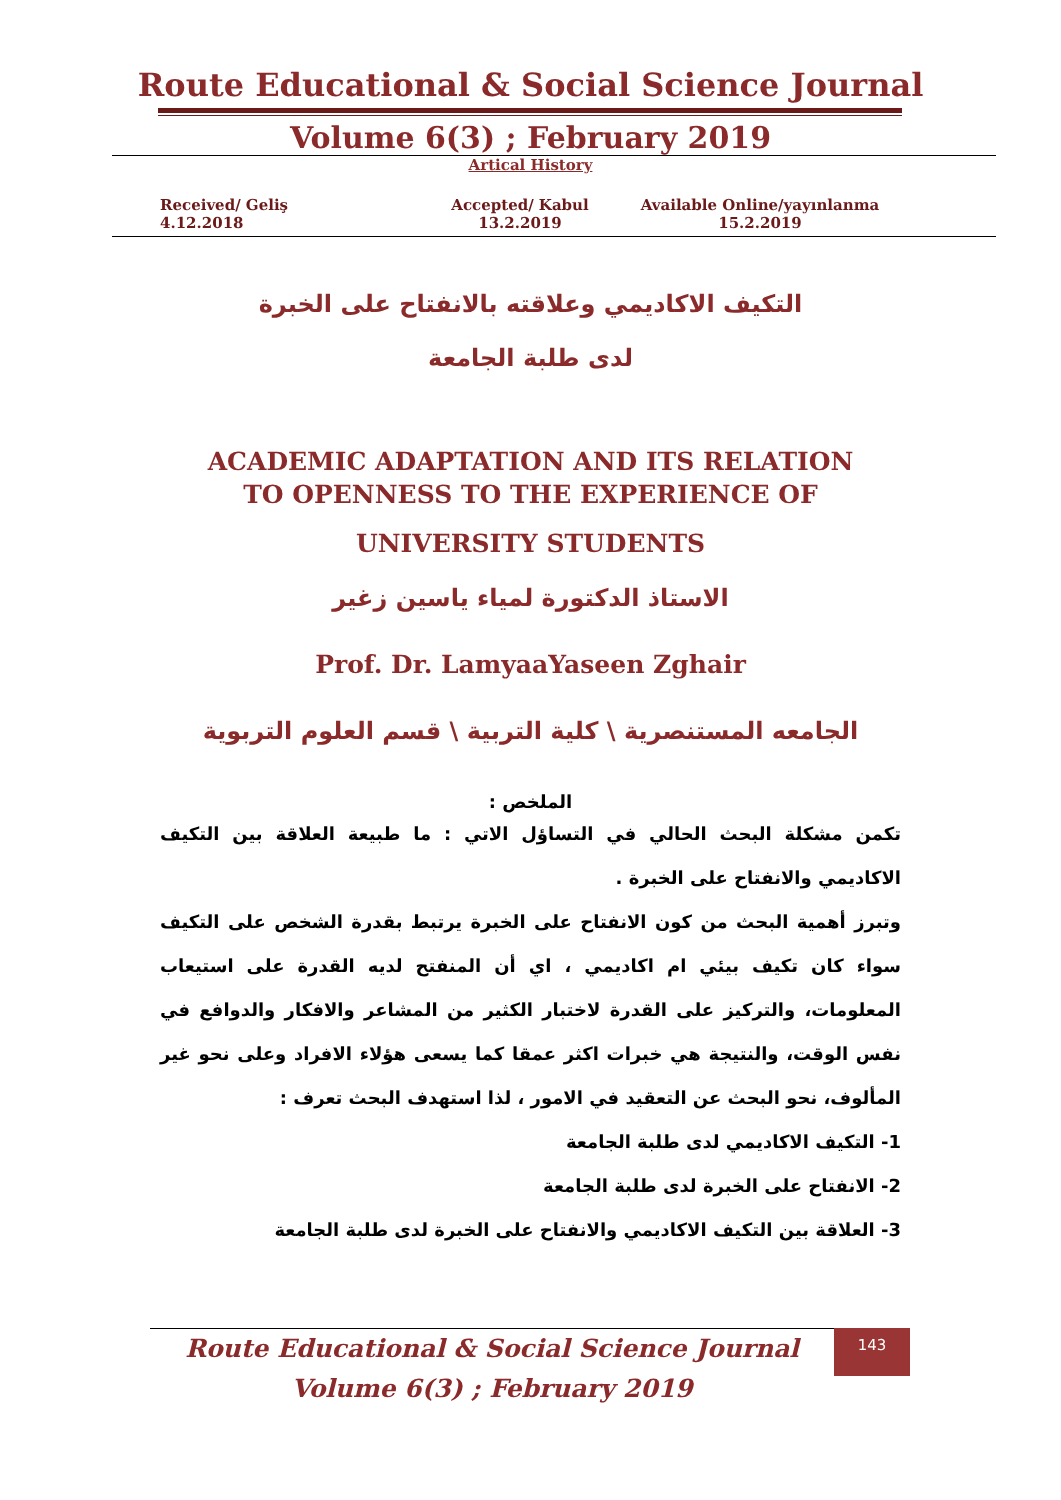Route Educational & Social Science Journal
Volume 6(3) ; February 2019
Artical History
Received/ Geliş
4.12.2018
Accepted/ Kabul
13.2.2019
Available Online/yayınlanma
15.2.2019
التكيف الاكاديمي وعلاقته بالانفتاح على الخبرة
لدى طلبة الجامعة
ACADEMIC ADAPTATION AND ITS RELATION
TO OPENNESS TO THE EXPERIENCE OF
UNIVERSITY STUDENTS
الاستاذ الدكتورة لمياء ياسين زغير
Prof. Dr. LamyaaYaseen Zghair
الجامعه المستنصرية \ كلية التربية \ قسم العلوم التربوية
الملخص :
تكمن مشكلة البحث الحالي في التساؤل الاتي : ما طبيعة العلاقة بين التكيف الاكاديمي والانفتاح على الخبرة .
وتبرز أهمية البحث من كون الانفتاح على الخبرة يرتبط بقدرة الشخص على التكيف سواء كان تكيف بيئي ام اكاديمي ، اي أن المنفتح لديه القدرة على استيعاب المعلومات، والتركيز على القدرة لاختبار الكثير من المشاعر والافكار والدوافع في نفس الوقت، والنتيجة هي خبرات اكثر عمقا كما يسعى هؤلاء الافراد وعلى نحو غير المألوف، نحو البحث عن التعقيد في الامور ، لذا استهدف البحث تعرف :
1- التكيف الاكاديمي لدى طلبة الجامعة
2- الانفتاح على الخبرة لدى طلبة الجامعة
3- العلاقة بين التكيف الاكاديمي والانفتاح على الخبرة لدى طلبة الجامعة
Route Educational & Social Science Journal
Volume 6(3) ; February 2019
143